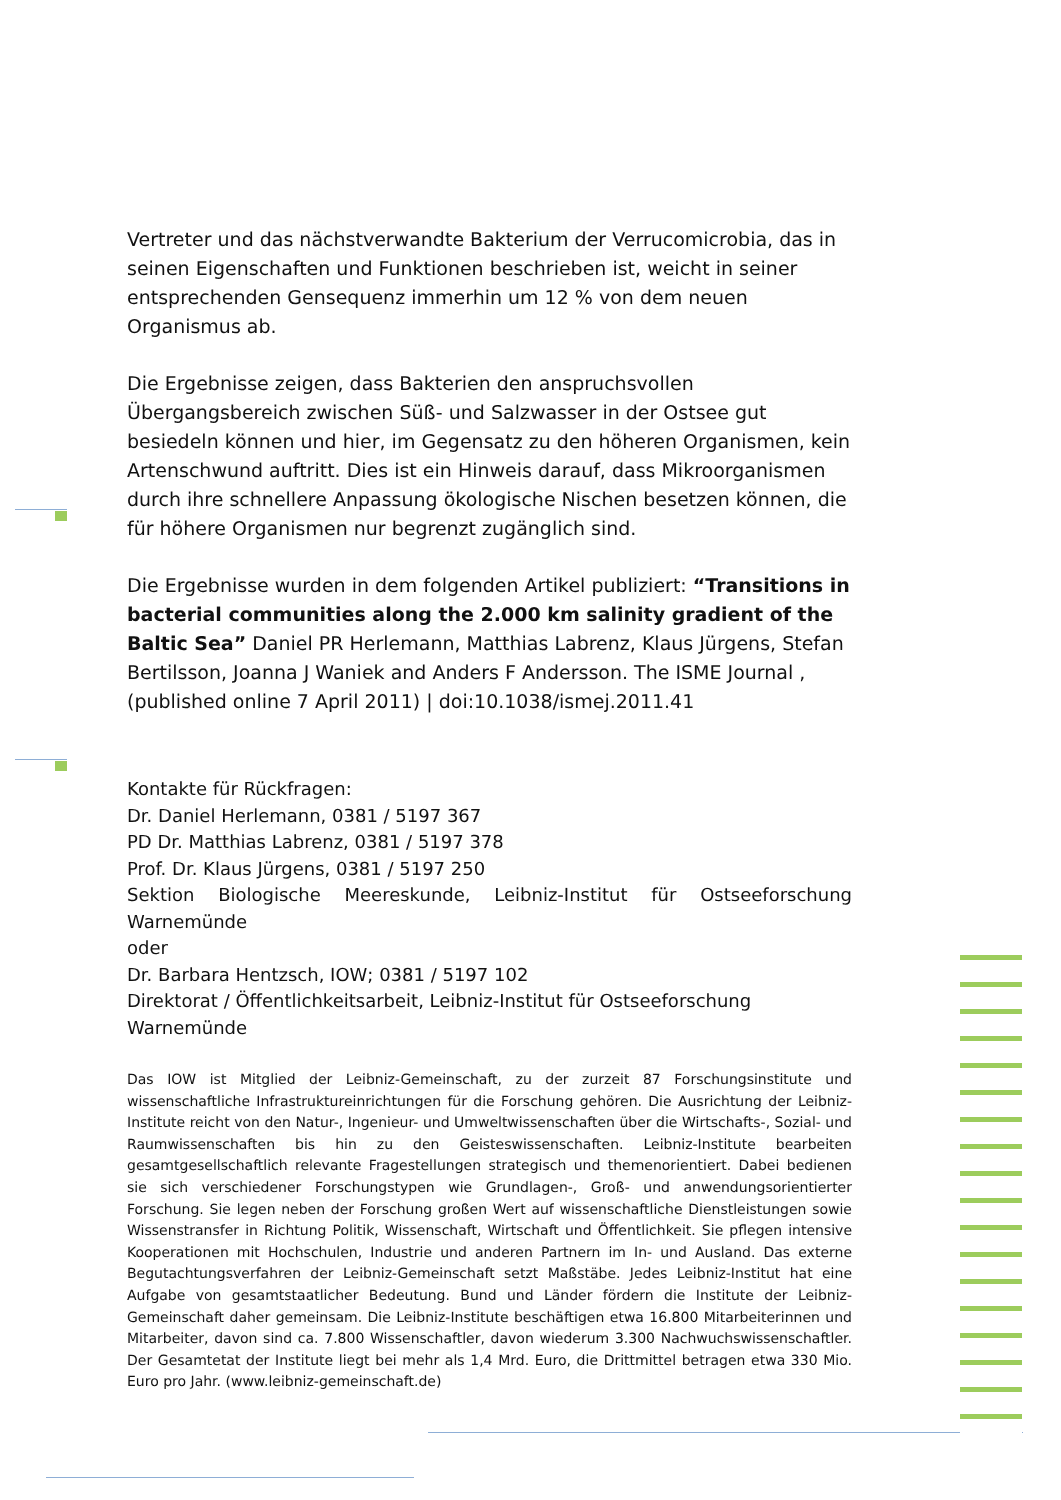Vertreter und das nächstverwandte Bakterium der Verrucomicrobia, das in seinen Eigenschaften und Funktionen beschrieben ist, weicht in seiner entsprechenden Gensequenz immerhin um 12 % von dem neuen Organismus ab.
Die Ergebnisse zeigen, dass Bakterien den anspruchsvollen Übergangsbereich zwischen Süß- und Salzwasser in der Ostsee gut besiedeln können und hier, im Gegensatz zu den höheren Organismen, kein Artenschwund auftritt. Dies ist ein Hinweis darauf, dass Mikroorganismen durch ihre schnellere Anpassung ökologische Nischen besetzen können, die für höhere Organismen nur begrenzt zugänglich sind.
Die Ergebnisse wurden in dem folgenden Artikel publiziert: “Transitions in bacterial communities along the 2.000 km salinity gradient of the Baltic Sea” Daniel PR Herlemann, Matthias Labrenz, Klaus Jürgens, Stefan Bertilsson, Joanna J Waniek and Anders F Andersson. The ISME Journal , (published online 7 April 2011) | doi:10.1038/ismej.2011.41
Kontakte für Rückfragen:
Dr. Daniel Herlemann, 0381 / 5197 367
PD Dr. Matthias Labrenz, 0381 / 5197 378
Prof. Dr. Klaus Jürgens, 0381 / 5197 250
Sektion Biologische Meereskunde, Leibniz-Institut für Ostseeforschung
Warnemünde
oder
Dr. Barbara Hentzsch, IOW; 0381 / 5197 102
Direktorat / Öffentlichkeitsarbeit, Leibniz-Institut für Ostseeforschung Warnemünde
Das IOW ist Mitglied der Leibniz-Gemeinschaft, zu der zurzeit 87 Forschungsinstitute und wissenschaftliche Infrastruktureinrichtungen für die Forschung gehören. Die Ausrichtung der Leibniz-Institute reicht von den Natur-, Ingenieur- und Umweltwissenschaften über die Wirtschafts-, Sozial- und Raumwissenschaften bis hin zu den Geisteswissenschaften. Leibniz-Institute bearbeiten gesamtgesellschaftlich relevante Fragestellungen strategisch und themenorientiert. Dabei bedienen sie sich verschiedener Forschungstypen wie Grundlagen-, Groß- und anwendungsorientierter Forschung. Sie legen neben der Forschung großen Wert auf wissenschaftliche Dienstleistungen sowie Wissenstransfer in Richtung Politik, Wissenschaft, Wirtschaft und Öffentlichkeit. Sie pflegen intensive Kooperationen mit Hochschulen, Industrie und anderen Partnern im In- und Ausland. Das externe Begutachtungsverfahren der Leibniz-Gemeinschaft setzt Maßstäbe. Jedes Leibniz-Institut hat eine Aufgabe von gesamtstaatlicher Bedeutung. Bund und Länder fördern die Institute der Leibniz-Gemeinschaft daher gemeinsam. Die Leibniz-Institute beschäftigen etwa 16.800 Mitarbeiterinnen und Mitarbeiter, davon sind ca. 7.800 Wissenschaftler, davon wiederum 3.300 Nachwuchswissenschaftler. Der Gesamtetat der Institute liegt bei mehr als 1,4 Mrd. Euro, die Drittmittel betragen etwa 330 Mio. Euro pro Jahr. (www.leibniz-gemeinschaft.de)